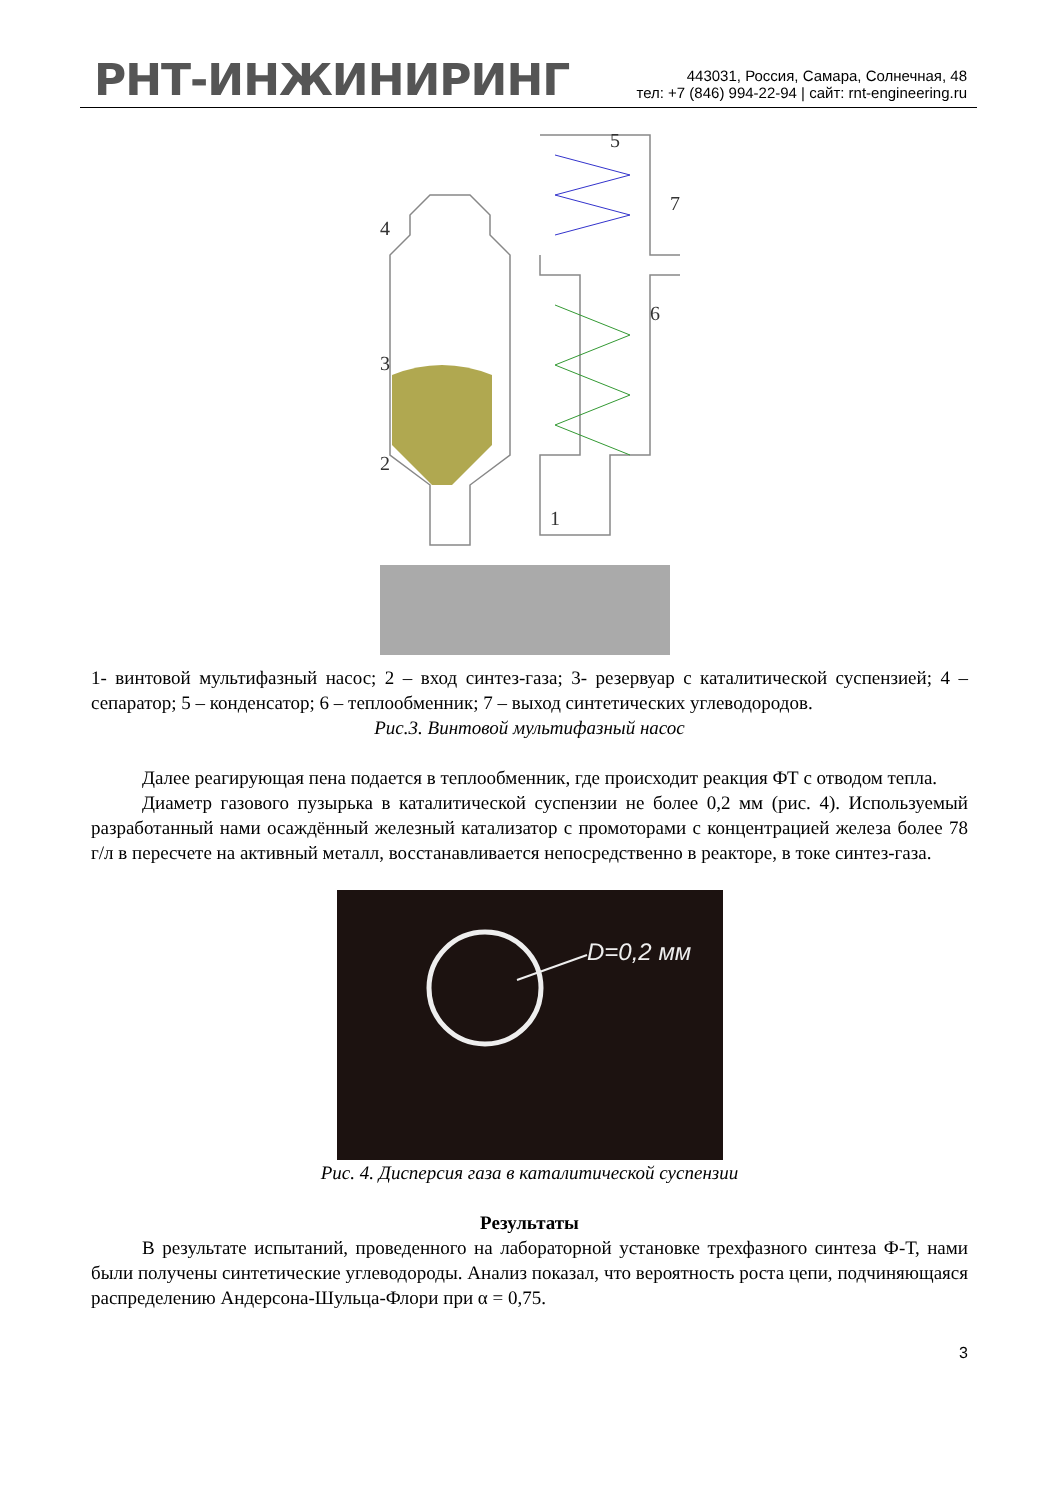РНТ-ИНЖИНИРИНГ
443031, Россия, Самара, Солнечная, 48
тел: +7 (846) 994-22-94 | сайт: rnt-engineering.ru
5
7
4
6
3
2
1
1- винтовой мультифазный насос; 2 – вход синтез-газа; 3- резервуар с каталитической суспензией; 4 – сепаратор; 5 – конденсатор; 6 – теплообменник; 7 – выход синтетических углеводородов.
Рис.3. Винтовой мультифазный насос
Далее реагирующая пена подается в теплообменник, где происходит реакция ФТ с отводом тепла.
Диаметр газового пузырька в каталитической суспензии не более 0,2 мм (рис. 4). Используемый разработанный нами осаждённый железный катализатор с промоторами с концентрацией железа более 78 г/л в пересчете на активный металл, восстанавливается непосредственно в реакторе, в токе синтез-газа.
D=0,2 мм
Рис. 4. Дисперсия газа в каталитической суспензии
Результаты
В результате испытаний, проведенного на лабораторной установке трехфазного синтеза Ф-Т, нами были получены синтетические углеводороды. Анализ показал, что вероятность роста цепи, подчиняющаяся распределению Андерсона-Шульца-Флори при α = 0,75.
3